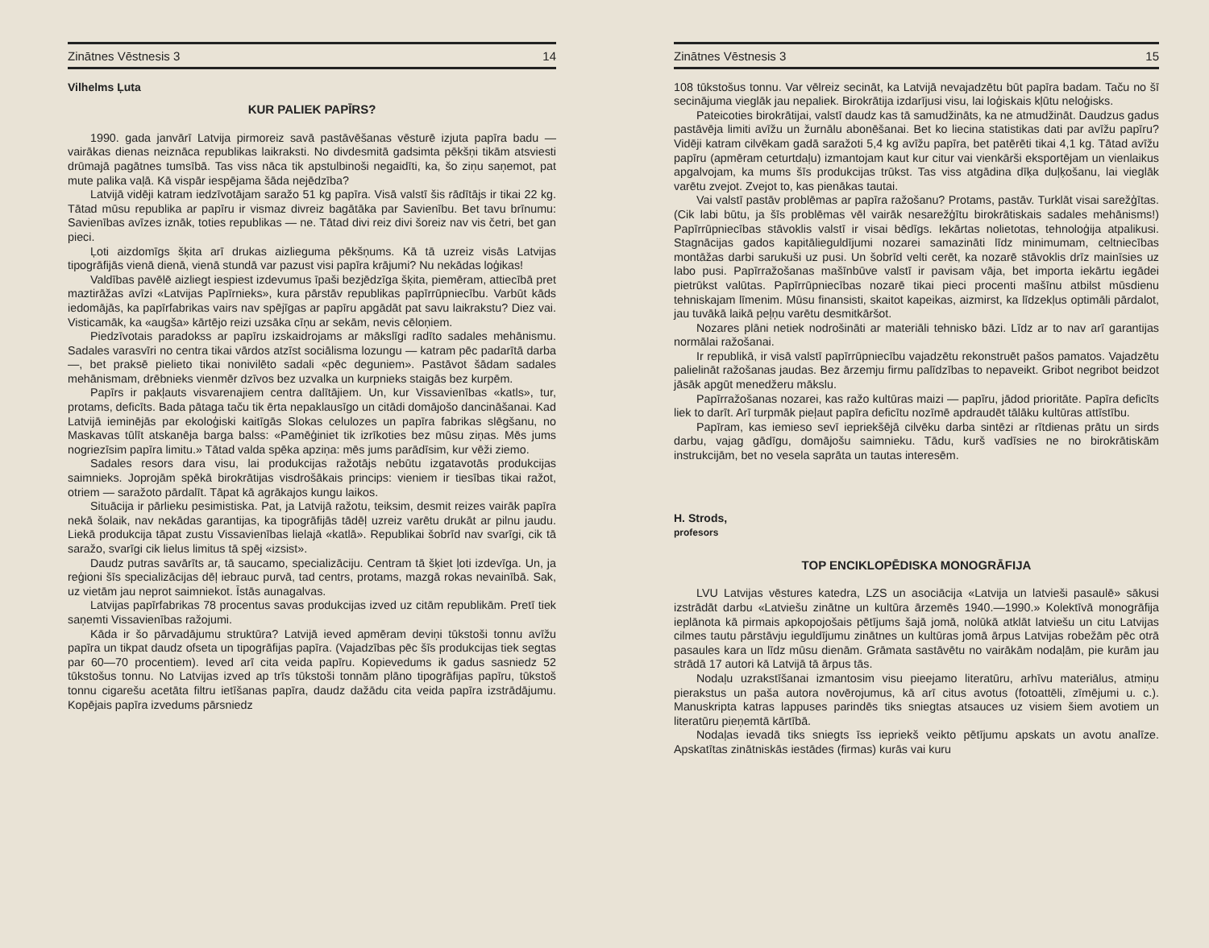Zinātnes Vēstnesis 3 14
Vilhelms Ļuta
KUR PALIEK PAPĪRS?
1990. gada janvārī Latvija pirmoreiz savā pastāvēšanas vēsturē izjuta papīra badu — vairākas dienas neiznāca republikas laikraksti. No divdesmitā gadsimta pēkšņi tikām atsviesti drūmajā pagātnes tumsībā. Tas viss nāca tik apstulbinoši negaidīti, ka, šo ziņu saņemot, pat mute palika vaļā. Kā vispār iespējama šāda nejēdzība?
Latvijā vidēji katram iedzīvotājam saražo 51 kg papīra. Visā valstī šis rādītājs ir tikai 22 kg. Tātad mūsu republika ar papīru ir vismaz divreiz bagātāka par Savienību. Bet tavu brīnumu: Savienības avīzes iznāk, toties republikas — ne. Tātad divi reiz divi šoreiz nav vis četri, bet gan pieci.
Ļoti aizdomīgs šķita arī drukas aizlieguma pēkšņums. Kā tā uzreiz visās Latvijas tipogrāfijās vienā dienā, vienā stundā var pazust visi papīra krājumi? Nu nekādas loģikas!
Valdības pavēlē aizliegt iespiest izdevumus īpaši bezjēdzīga šķita, piemēram, attiecībā pret maztirāžas avīzi «Latvijas Papīrnieks», kura pārstāv republikas papīrrūpniecību. Varbūt kāds iedomājās, ka papīrfabrikas vairs nav spējīgas ar papīru apgādāt pat savu laikrakstu? Diez vai. Visticamāk, ka «augša» kārtējo reizi uzsāka cīņu ar sekām, nevis cēloņiem.
Piedzīvotais paradokss ar papīru izskaidrojams ar mākslīgi radīto sadales mehānismu. Sadales varasvīri no centra tikai vārdos atzīst sociālisma lozungu — katram pēc padarītā darba —, bet praksē pielieto tikai nonivilēto sadali «pēc deguniem». Pastāvot šādam sadales mehānismam, drēbnieks vienmēr dzīvos bez uzvalka un kurpnieks staigās bez kurpēm.
Papīrs ir pakļauts visvarenajiem centra dalītājiem. Un, kur Vissavienības «katls», tur, protams, deficīts. Bada pātaga taču tik ērta nepaklausīgo un citādi domājošo dancināšanai. Kad Latvijā ieminējās par ekoloģiski kaitīgās Slokas celulozes un papīra fabrikas slēgšanu, no Maskavas tūlīt atskanēja barga balss: «Pamēģiniet tik izrīkoties bez mūsu ziņas. Mēs jums nogriezīsim papīra limitu.» Tātad valda spēka apziņa: mēs jums parādīsim, kur vēži ziemo.
Sadales resors dara visu, lai produkcijas ražotājs nebūtu izgatavotās produkcijas saimnieks. Joprojām spēkā birokrātijas visdrošākais princips: vieniem ir tiesības tikai ražot, otriem — saražoto pārdalīt. Tāpat kā agrākajos kungu laikos.
Situācija ir pārlieku pesimistiska. Pat, ja Latvijā ražotu, teiksim, desmit reizes vairāk papīra nekā šolaik, nav nekādas garantijas, ka tipogrāfijās tādēļ uzreiz varētu drukāt ar pilnu jaudu. Liekā produkcija tāpat zustu Vissavienības lielajā «katlā». Republikai šobrīd nav svarīgi, cik tā saražo, svarīgi cik lielus limitus tā spēj «izsist».
Daudz putras savārīts ar, tā saucamo, specializāciju. Centram tā šķiet ļoti izdevīga. Un, ja reģioni šīs specializācijas dēļ iebrauc purvā, tad centrs, protams, mazgā rokas nevainībā. Sak, uz vietām jau neprot saimniekot. Īstās aunagalvas.
Latvijas papīrfabrikas 78 procentus savas produkcijas izved uz citām republikām. Pretī tiek saņemti Vissavienības ražojumi.
Kāda ir šo pārvadājumu struktūra? Latvijā ieved apmēram deviņi tūkstoši tonnu avīžu papīra un tikpat daudz ofseta un tipogrāfijas papīra. (Vajadzības pēc šīs produkcijas tiek segtas par 60—70 procentiem). Ieved arī cita veida papīru. Kopievedums ik gadus sasniedz 52 tūkstošus tonnu. No Latvijas izved ap trīs tūkstoši tonnām plāno tipogrāfijas papīru, tūkstoš tonnu cigarešu acetāta filtru ietīšanas papīra, daudz dažādu cita veida papīra izstrādājumu. Kopējais papīra izvedums pārsniedz
Zinātnes Vēstnesis 3 15
108 tūkstošus tonnu. Var vēlreiz secināt, ka Latvijā nevajadzētu būt papīra badam. Taču no šī secinājuma vieglāk jau nepaliek. Birokrātija izdarījusi visu, lai loģiskais kļūtu neloģisks.
Pateicoties birokrātijai, valstī daudz kas tā samudžināts, ka ne atmudžināt. Daudzus gadus pastāvēja limiti avīžu un žurnālu abonēšanai. Bet ko liecina statistikas dati par avīžu papīru? Vidēji katram cilvēkam gadā saražoti 5,4 kg avīžu papīra, bet patērēti tikai 4,1 kg. Tātad avīžu papīru (apmēram ceturtdaļu) izmantojam kaut kur citur vai vienkārši eksportējam un vienlaikus apgalvojam, ka mums šīs produkcijas trūkst. Tas viss atgādina dīķa duļķošanu, lai vieglāk varētu zvejot. Zvejot to, kas pienākas tautai.
Vai valstī pastāv problēmas ar papīra ražošanu? Protams, pastāv. Turklāt visai sarežģītas. (Cik labi būtu, ja šīs problēmas vēl vairāk nesarežģītu birokrātiskais sadales mehānisms!) Papīrrūpniecības stāvoklis valstī ir visai bēdīgs. Iekārtas nolietotas, tehnoloģija atpalikusi. Stagnācijas gados kapitālieguldījumi nozarei samazināti līdz minimumam, celtniecības montāžas darbi sarukuši uz pusi. Un šobrīd velti cerēt, ka nozarē stāvoklis drīz mainīsies uz labo pusi. Papīrražošanas mašīnbūve valstī ir pavisam vāja, bet importa iekārtu iegādei pietrūkst valūtas. Papīrrūpniecības nozarē tikai pieci procenti mašīnu atbilst mūsdienu tehniskajam līmenim. Mūsu finansisti, skaitot kapeikas, aizmirst, ka līdzekļus optimāli pārdalot, jau tuvākā laikā peļņu varētu desmitkāršot.
Nozares plāni netiek nodrošināti ar materiāli tehnisko bāzi. Līdz ar to nav arī garantijas normālai ražošanai.
Ir republikā, ir visā valstī papīrrūpniecību vajadzētu rekonstruēt pašos pamatos. Vajadzētu palielināt ražošanas jaudas. Bez ārzemju firmu palīdzības to nepaveikt. Gribot negribot beidzot jāsāk apgūt menedžeru mākslu.
Papīrražošanas nozarei, kas ražo kultūras maizi — papīru, jādod prioritāte. Papīra deficīts liek to darīt. Arī turpmāk pieļaut papīra deficītu nozīmē apdraudēt tālāku kultūras attīstību.
Papīram, kas iemieso sevī iepriekšējā cilvēku darba sintēzi ar rītdienas prātu un sirds darbu, vajag gādīgu, domājošu saimnieku. Tādu, kurš vadīsies ne no birokrātiskām instrukcijām, bet no vesela saprāta un tautas interesēm.
H. Strods,
profesors
TOP ENCIKLOPĒDISKA MONOGRĀFIJA
LVU Latvijas vēstures katedra, LZS un asociācija «Latvija un latvieši pasaulē» sākusi izstrādāt darbu «Latviešu zinātne un kultūra ārzemēs 1940.—1990.» Kolektīvā monogrāfija ieplānota kā pirmais apkopojošais pētījums šajā jomā, nolūkā atklāt latviešu un citu Latvijas cilmes tautu pārstāvju ieguldījumu zinātnes un kultūras jomā ārpus Latvijas robežām pēc otrā pasaules kara un līdz mūsu dienām. Grāmata sastāvētu no vairākām nodaļām, pie kurām jau strādā 17 autori kā Latvijā tā ārpus tās.
Nodaļu uzrakstīšanai izmantosim visu pieejamo literatūru, arhīvu materiālus, atmiņu pierakstus un paša autora novērojumus, kā arī citus avotus (fotoattēli, zīmējumi u. c.). Manuskripta katras lappuses parindēs tiks sniegtas atsauces uz visiem šiem avotiem un literatūru pieņemtā kārtībā.
Nodaļas ievadā tiks sniegts īss iepriekš veikto pētījumu apskats un avotu analīze. Apskatītas zinātniskās iestādes (firmas) kurās vai kuru